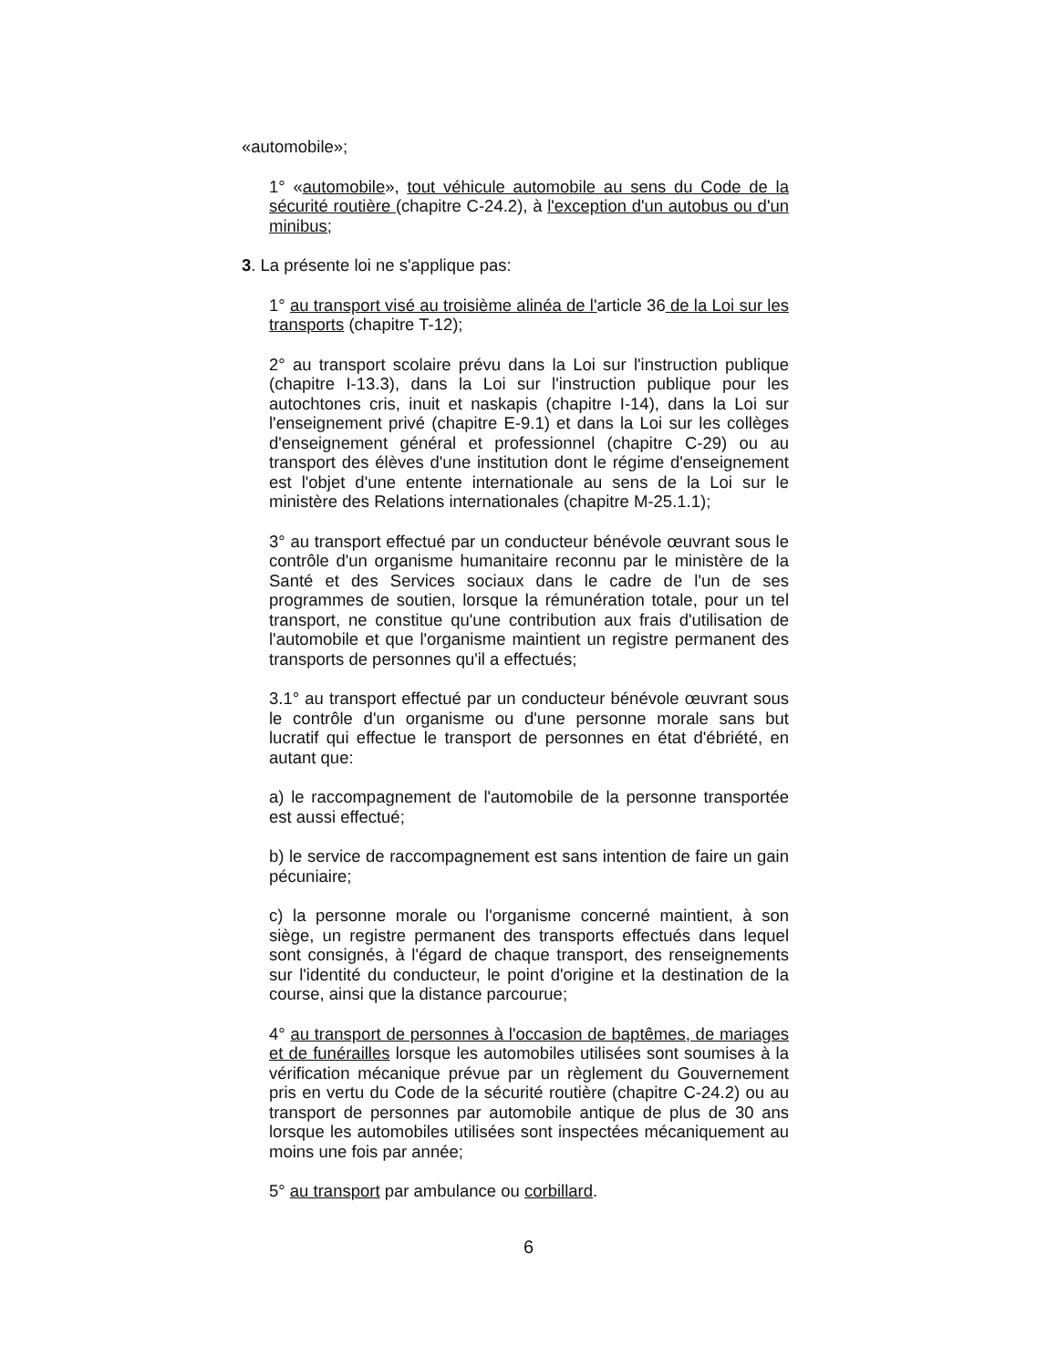«automobile»;
1° «automobile», tout véhicule automobile au sens du Code de la sécurité routière (chapitre C-24.2), à l'exception d'un autobus ou d'un minibus;
3. La présente loi ne s'applique pas:
1° au transport visé au troisième alinéa de l'article 36 de la Loi sur les transports (chapitre T-12);
2° au transport scolaire prévu dans la Loi sur l'instruction publique (chapitre I-13.3), dans la Loi sur l'instruction publique pour les autochtones cris, inuit et naskapis (chapitre I-14), dans la Loi sur l'enseignement privé (chapitre E-9.1) et dans la Loi sur les collèges d'enseignement général et professionnel (chapitre C-29) ou au transport des élèves d'une institution dont le régime d'enseignement est l'objet d'une entente internationale au sens de la Loi sur le ministère des Relations internationales (chapitre M-25.1.1);
3° au transport effectué par un conducteur bénévole œuvrant sous le contrôle d'un organisme humanitaire reconnu par le ministère de la Santé et des Services sociaux dans le cadre de l'un de ses programmes de soutien, lorsque la rémunération totale, pour un tel transport, ne constitue qu'une contribution aux frais d'utilisation de l'automobile et que l'organisme maintient un registre permanent des transports de personnes qu'il a effectués;
3.1° au transport effectué par un conducteur bénévole œuvrant sous le contrôle d'un organisme ou d'une personne morale sans but lucratif qui effectue le transport de personnes en état d'ébriété, en autant que:
a) le raccompagnement de l'automobile de la personne transportée est aussi effectué;
b) le service de raccompagnement est sans intention de faire un gain pécuniaire;
c) la personne morale ou l'organisme concerné maintient, à son siège, un registre permanent des transports effectués dans lequel sont consignés, à l'égard de chaque transport, des renseignements sur l'identité du conducteur, le point d'origine et la destination de la course, ainsi que la distance parcourue;
4° au transport de personnes à l'occasion de baptêmes, de mariages et de funérailles lorsque les automobiles utilisées sont soumises à la vérification mécanique prévue par un règlement du Gouvernement pris en vertu du Code de la sécurité routière (chapitre C-24.2) ou au transport de personnes par automobile antique de plus de 30 ans lorsque les automobiles utilisées sont inspectées mécaniquement au moins une fois par année;
5° au transport par ambulance ou corbillard.
6